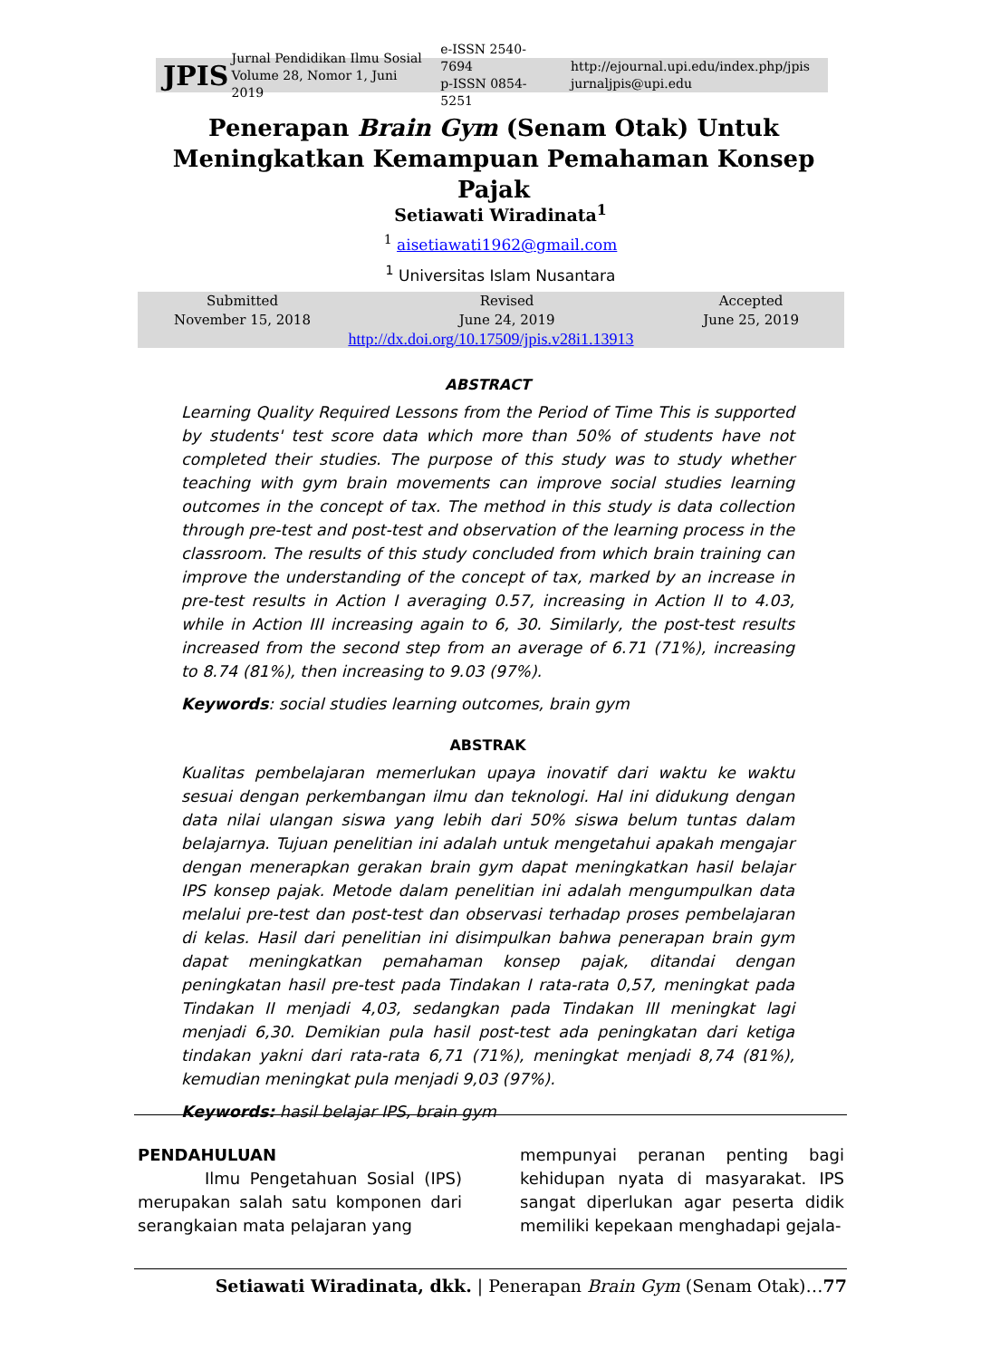JPIS
Jurnal Pendidikan Ilmu Sosial
Volume 28, Nomor 1, Juni 2019
e-ISSN 2540-7694
p-ISSN 0854-5251
http://ejournal.upi.edu/index.php/jpis
jurnaljpis@upi.edu
Penerapan Brain Gym (Senam Otak) Untuk Meningkatkan Kemampuan Pemahaman Konsep Pajak
Setiawati Wiradinata<sup>1</sup>
<sup>1</sup> aisetiawati1962@gmail.com
<sup>1</sup> Universitas Islam Nusantara
Submitted
November 15, 2018 Revised
June 24, 2019 Accepted
June 25, 2019
http://dx.doi.org/10.17509/jpis.v28i1.13913
ABSTRACT
Learning Quality Required Lessons from the Period of Time This is supported by students' test score data which more than 50% of students have not completed their studies. The purpose of this study was to study whether teaching with gym brain movements can improve social studies learning outcomes in the concept of tax. The method in this study is data collection through pre-test and post-test and observation of the learning process in the classroom. The results of this study concluded from which brain training can improve the understanding of the concept of tax, marked by an increase in pre-test results in Action I averaging 0.57, increasing in Action II to 4.03, while in Action III increasing again to 6, 30. Similarly, the post-test results increased from the second step from an average of 6.71 (71%), increasing to 8.74 (81%), then increasing to 9.03 (97%).
Keywords: social studies learning outcomes, brain gym
ABSTRAK
Kualitas pembelajaran memerlukan upaya inovatif dari waktu ke waktu sesuai dengan perkembangan ilmu dan teknologi. Hal ini didukung dengan data nilai ulangan siswa yang lebih dari 50% siswa belum tuntas dalam belajarnya. Tujuan penelitian ini adalah untuk mengetahui apakah mengajar dengan menerapkan gerakan brain gym dapat meningkatkan hasil belajar IPS konsep pajak. Metode dalam penelitian ini adalah mengumpulkan data melalui pre-test dan post-test dan observasi terhadap proses pembelajaran di kelas. Hasil dari penelitian ini disimpulkan bahwa penerapan brain gym dapat meningkatkan pemahaman konsep pajak, ditandai dengan peningkatan hasil pre-test pada Tindakan I rata-rata 0,57, meningkat pada Tindakan II menjadi 4,03, sedangkan pada Tindakan III meningkat lagi menjadi 6,30. Demikian pula hasil post-test ada peningkatan dari ketiga tindakan yakni dari rata-rata 6,71 (71%), meningkat menjadi 8,74 (81%), kemudian meningkat pula menjadi 9,03 (97%).
Keywords: hasil belajar IPS, brain gym
PENDAHULUAN
Ilmu Pengetahuan Sosial (IPS) merupakan salah satu komponen dari serangkaian mata pelajaran yang
mempunyai peranan penting bagi kehidupan nyata di masyarakat. IPS sangat diperlukan agar peserta didik memiliki kepekaan menghadapi gejala-
Setiawati Wiradinata, dkk. | Penerapan Brain Gym (Senam Otak)…77